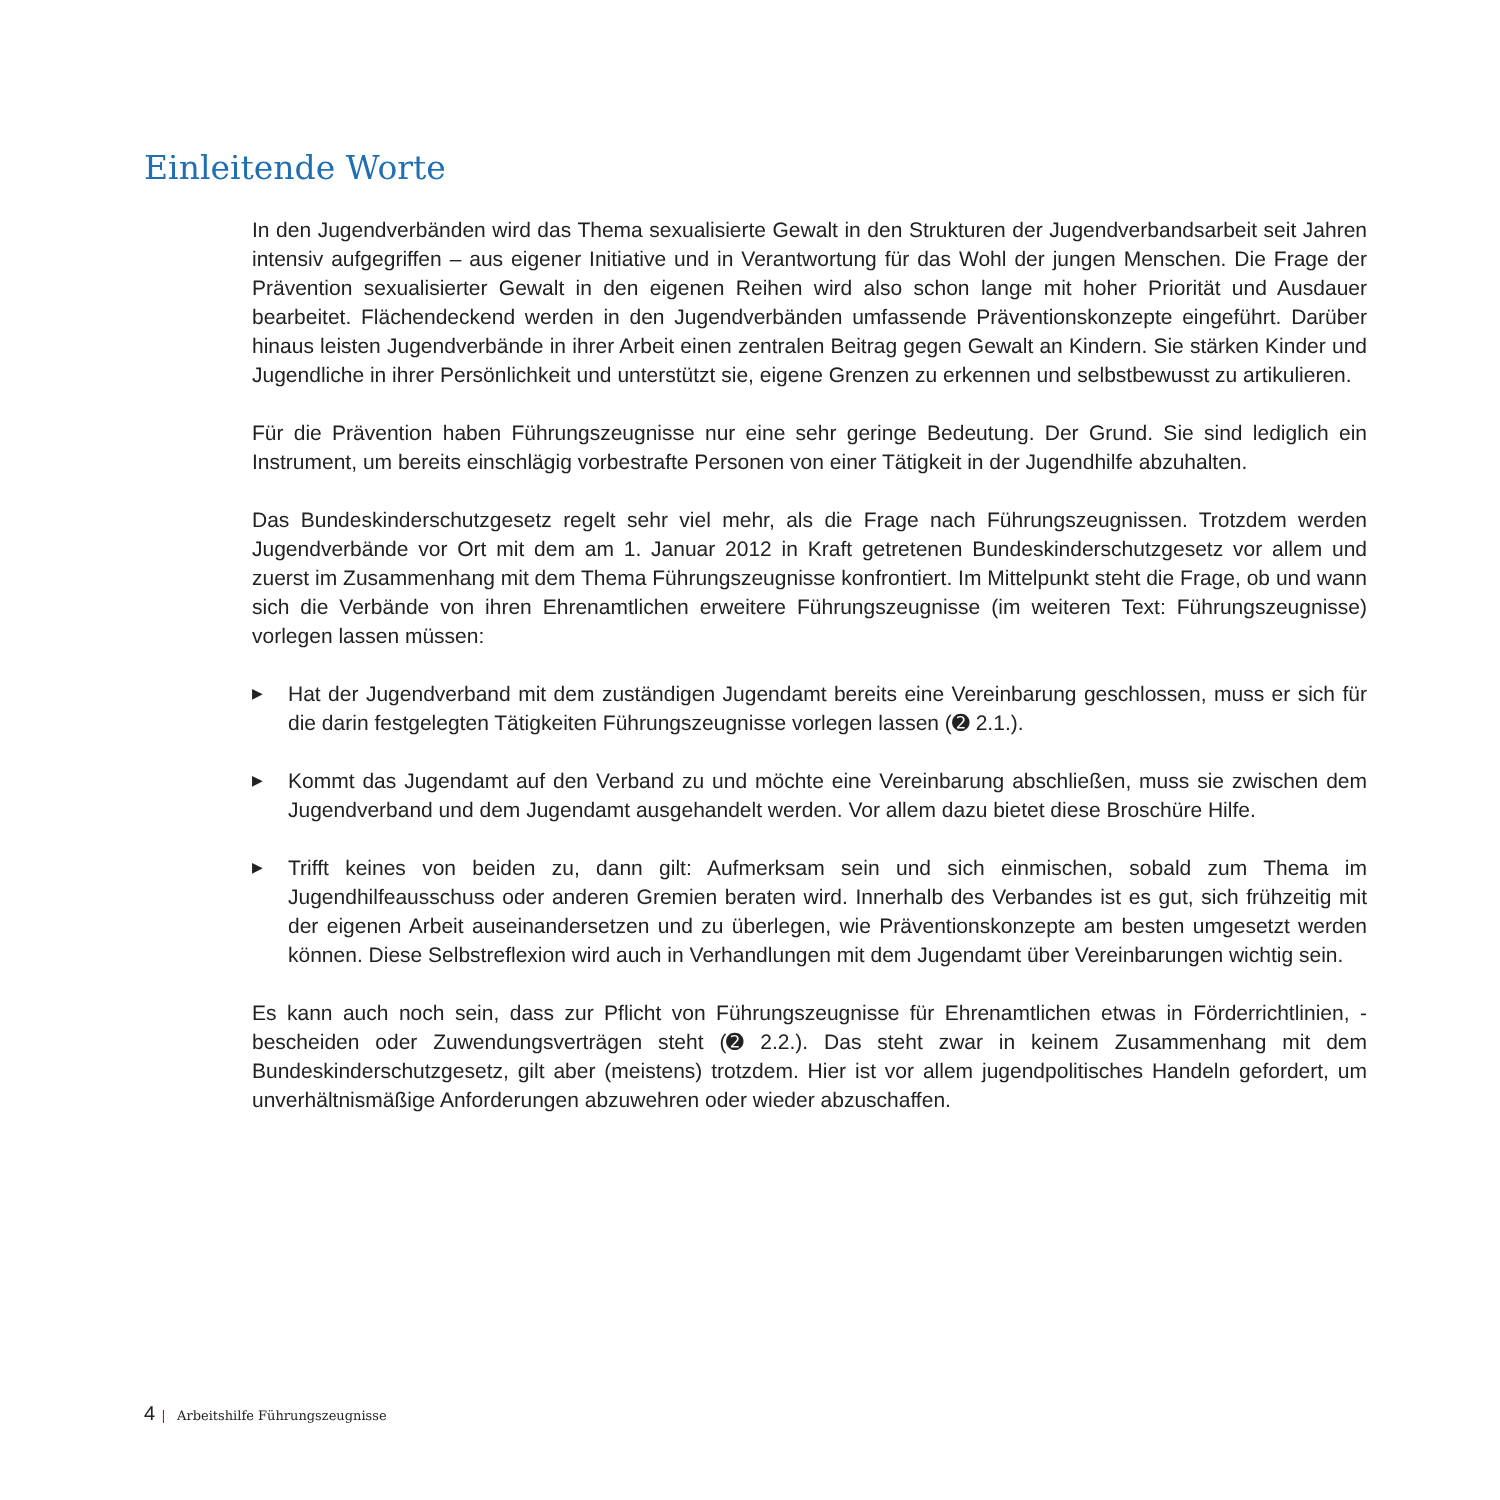Einleitende Worte
In den Jugendverbänden wird das Thema sexualisierte Gewalt in den Strukturen der Jugendverbandsarbeit seit Jahren intensiv aufgegriffen – aus eigener Initiative und in Verantwortung für das Wohl der jungen Menschen. Die Frage der Prävention sexualisierter Gewalt in den eigenen Reihen wird also schon lange mit hoher Priorität und Ausdauer bearbeitet. Flächendeckend werden in den Jugendverbänden umfassende Präventionskonzepte eingeführt. Darüber hinaus leisten Jugendverbände in ihrer Arbeit einen zentralen Beitrag gegen Gewalt an Kindern. Sie stärken Kinder und Jugendliche in ihrer Persönlichkeit und unterstützt sie, eigene Grenzen zu erkennen und selbstbewusst zu artikulieren.
Für die Prävention haben Führungszeugnisse nur eine sehr geringe Bedeutung. Der Grund. Sie sind lediglich ein Instrument, um bereits einschlägig vorbestrafte Personen von einer Tätigkeit in der Jugendhilfe abzuhalten.
Das Bundeskinderschutzgesetz regelt sehr viel mehr, als die Frage nach Führungszeugnissen. Trotzdem werden Jugendverbände vor Ort mit dem am 1. Januar 2012 in Kraft getretenen Bundeskinderschutzgesetz vor allem und zuerst im Zusammenhang mit dem Thema Führungszeugnisse konfrontiert. Im Mittelpunkt steht die Frage, ob und wann sich die Verbände von ihren Ehrenamtlichen erweitere Führungszeugnisse (im weiteren Text: Führungszeugnisse) vorlegen lassen müssen:
▶ Hat der Jugendverband mit dem zuständigen Jugendamt bereits eine Vereinbarung geschlossen, muss er sich für die darin festgelegten Tätigkeiten Führungszeugnisse vorlegen lassen (➋ 2.1.).
▶ Kommt das Jugendamt auf den Verband zu und möchte eine Vereinbarung abschließen, muss sie zwischen dem Jugendverband und dem Jugendamt ausgehandelt werden. Vor allem dazu bietet diese Broschüre Hilfe.
▶ Trifft keines von beiden zu, dann gilt: Aufmerksam sein und sich einmischen, sobald zum Thema im Jugendhilfeausschuss oder anderen Gremien beraten wird. Innerhalb des Verbandes ist es gut, sich frühzeitig mit der eigenen Arbeit auseinandersetzen und zu überlegen, wie Präventionskonzepte am besten umgesetzt werden können. Diese Selbstreflexion wird auch in Verhandlungen mit dem Jugendamt über Vereinbarungen wichtig sein.
Es kann auch noch sein, dass zur Pflicht von Führungszeugnisse für Ehrenamtlichen etwas in Förderrichtlinien, -bescheiden oder Zuwendungsverträgen steht (➋ 2.2.). Das steht zwar in keinem Zusammenhang mit dem Bundeskinderschutzgesetz, gilt aber (meistens) trotzdem. Hier ist vor allem jugendpolitisches Handeln gefordert, um unverhältnismäßige Anforderungen abzuwehren oder wieder abzuschaffen.
4 | Arbeitshilfe Führungszeugnisse